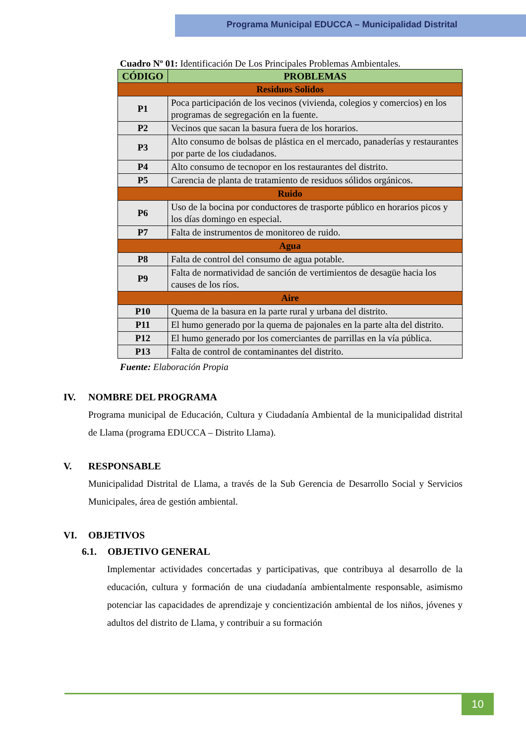Programa Municipal EDUCCA – Municipalidad Distrital
Cuadro Nº 01: Identificación De Los Principales Problemas Ambientales.
| CÓDIGO | PROBLEMAS |
| --- | --- |
| Residuos Solidos | |
| P1 | Poca participación de los vecinos (vivienda, colegios y comercios) en los programas de segregación en la fuente. |
| P2 | Vecinos que sacan la basura fuera de los horarios. |
| P3 | Alto consumo de bolsas de plástica en el mercado, panaderías y restaurantes por parte de los ciudadanos. |
| P4 | Alto consumo de tecnopor en los restaurantes del distrito. |
| P5 | Carencia de planta de tratamiento de residuos sólidos orgánicos. |
| Ruido | |
| P6 | Uso de la bocina por conductores de trasporte público en horarios picos y los días domingo en especial. |
| P7 | Falta de instrumentos de monitoreo de ruido. |
| Agua | |
| P8 | Falta de control del consumo de agua potable. |
| P9 | Falta de normatividad de sanción de vertimientos de desagüe hacia los causes de los ríos. |
| Aire | |
| P10 | Quema de la basura en la parte rural y urbana del distrito. |
| P11 | El humo generado por la quema de pajonales en la parte alta del distrito. |
| P12 | El humo generado por los comerciantes de parrillas en la vía pública. |
| P13 | Falta de control de contaminantes del distrito. |
Fuente: Elaboración Propia
IV. NOMBRE DEL PROGRAMA
Programa municipal de Educación, Cultura y Ciudadanía Ambiental de la municipalidad distrital de Llama (programa EDUCCA – Distrito Llama).
V. RESPONSABLE
Municipalidad Distrital de Llama, a través de la Sub Gerencia de Desarrollo Social y Servicios Municipales, área de gestión ambiental.
VI. OBJETIVOS
6.1. OBJETIVO GENERAL
Implementar actividades concertadas y participativas, que contribuya al desarrollo de la educación, cultura y formación de una ciudadanía ambientalmente responsable, asimismo potenciar las capacidades de aprendizaje y concientización ambiental de los niños, jóvenes y adultos del distrito de Llama, y contribuir a su formación
10